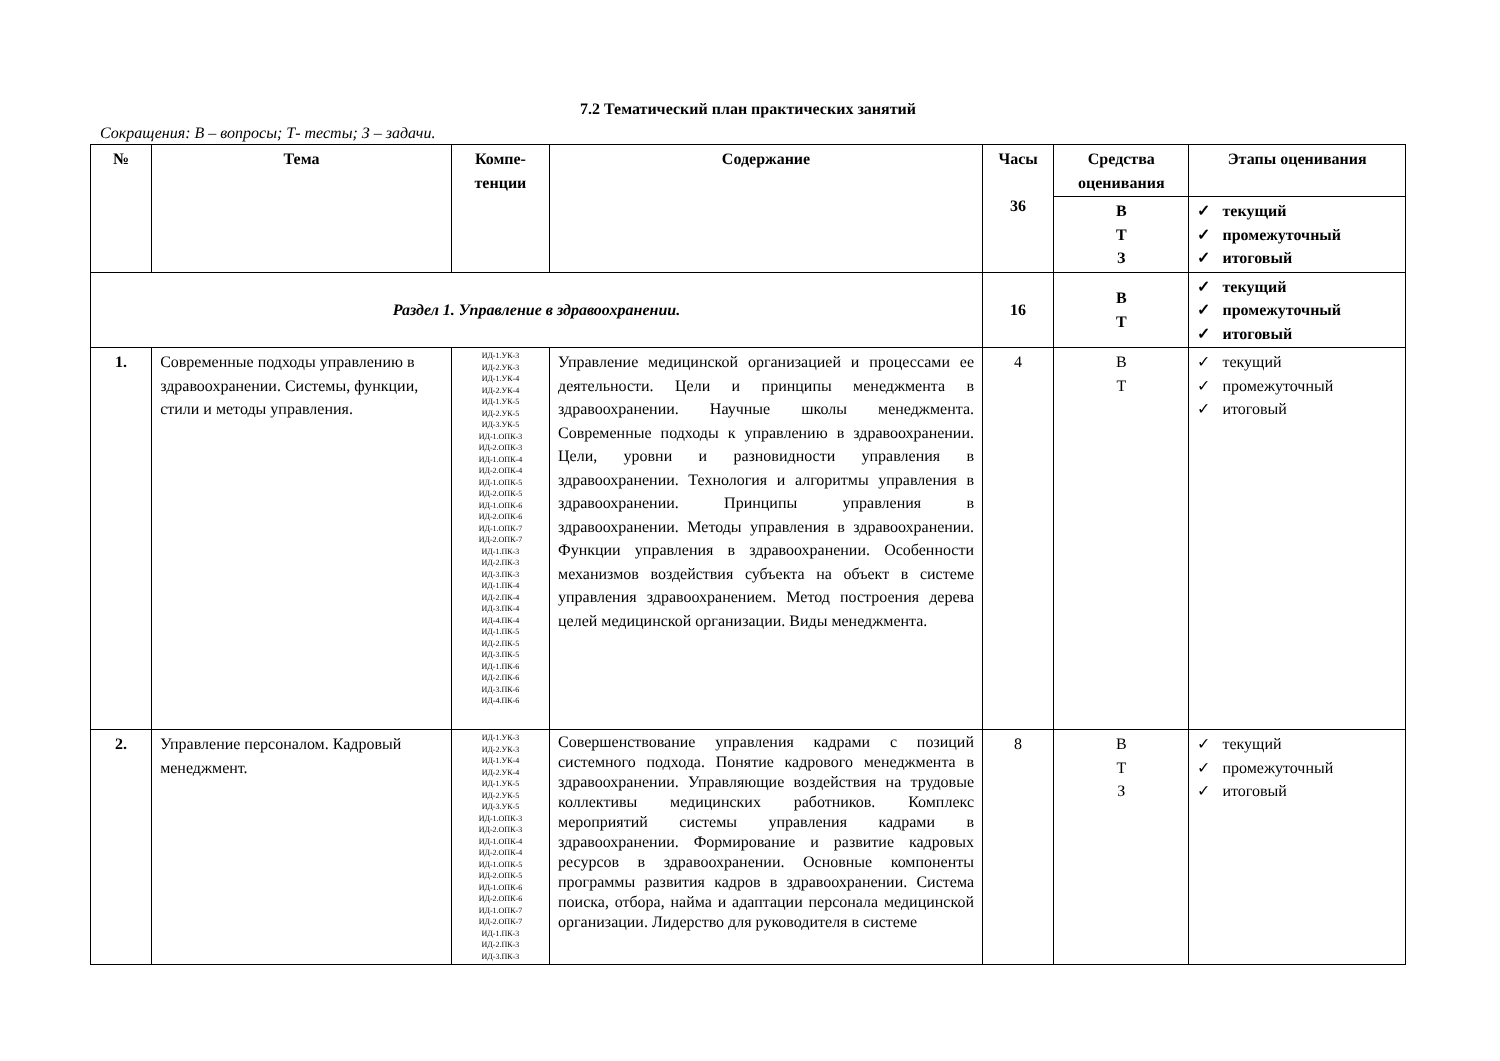7.2 Тематический план практических занятий
Сокращения: В – вопросы; Т- тесты; З – задачи.
| № | Тема | Компе- тенции | Содержание | Часы 36 | Средства оценивания | Этапы оценивания |
| --- | --- | --- | --- | --- | --- | --- |
| | | | | | В Т З | ✓ текущий ✓ промежуточный ✓ итоговый |
| Раздел 1. Управление в здравоохранении. | | | | 16 | В Т | ✓ текущий ✓ промежуточный ✓ итоговый |
| 1. | Современные подходы управлению в здравоохранении. Системы, функции, стили и методы управления. | ИД-1.УК-3 ИД-2.УК-3 ИД-1.УК-4 ИД-2.УК-4 ИД-1.УК-5 ИД-2.УК-5 ИД-3.УК-5 ИД-1.ОПК-3 ИД-2.ОПК-3 ИД-1.ОПК-4 ИД-2.ОПК-4 ИД-1.ОПК-5 ИД-2.ОПК-5 ИД-1.ОПК-6 ИД-2.ОПК-6 ИД-1.ОПК-7 ИД-2.ОПК-7 ИД-1.ПК-3 ИД-2.ПК-3 ИД-3.ПК-3 ИД-1.ПК-4 ИД-2.ПК-4 ИД-3.ПК-4 ИД-4.ПК-4 ИД-1.ПК-5 ИД-2.ПК-5 ИД-3.ПК-5 ИД-1.ПК-6 ИД-2.ПК-6 ИД-3.ПК-6 ИД-4.ПК-6 | Управление медицинской организацией и процессами ее деятельности. Цели и принципы менеджмента в здравоохранении. Научные школы менеджмента. Современные подходы к управлению в здравоохранении. Цели, уровни и разновидности управления в здравоохранении. Технология и алгоритмы управления в здравоохранении. Принципы управления в здравоохранении. Методы управления в здравоохранении. Функции управления в здравоохранении. Особенности механизмов воздействия субъекта на объект в системе управления здравоохранением. Метод построения дерева целей медицинской организации. Виды менеджмента. | 4 | В Т | ✓ текущий ✓ промежуточный ✓ итоговый |
| 2. | Управление персоналом. Кадровый менеджмент. | ИД-1.УК-3 ИД-2.УК-3 ИД-1.УК-4 ИД-2.УК-4 ИД-1.УК-5 ИД-2.УК-5 ИД-3.УК-5 ИД-1.ОПК-3 ИД-2.ОПК-3 ИД-1.ОПК-4 ИД-2.ОПК-4 ИД-1.ОПК-5 ИД-2.ОПК-5 ИД-1.ОПК-6 ИД-2.ОПК-6 ИД-1.ОПК-7 ИД-2.ОПК-7 ИД-1.ПК-3 ИД-2.ПК-3 ИД-3.ПК-3 | Совершенствование управления кадрами с позиций системного подхода. Понятие кадрового менеджмента в здравоохранении. Управляющие воздействия на трудовые коллективы медицинских работников. Комплекс мероприятий системы управления кадрами в здравоохранении. Формирование и развитие кадровых ресурсов в здравоохранении. Основные компоненты программы развития кадров в здравоохранении. Система поиска, отбора, найма и адаптации персонала медицинской организации. Лидерство для руководителя в системе | 8 | В Т З | ✓ текущий ✓ промежуточный ✓ итоговый |